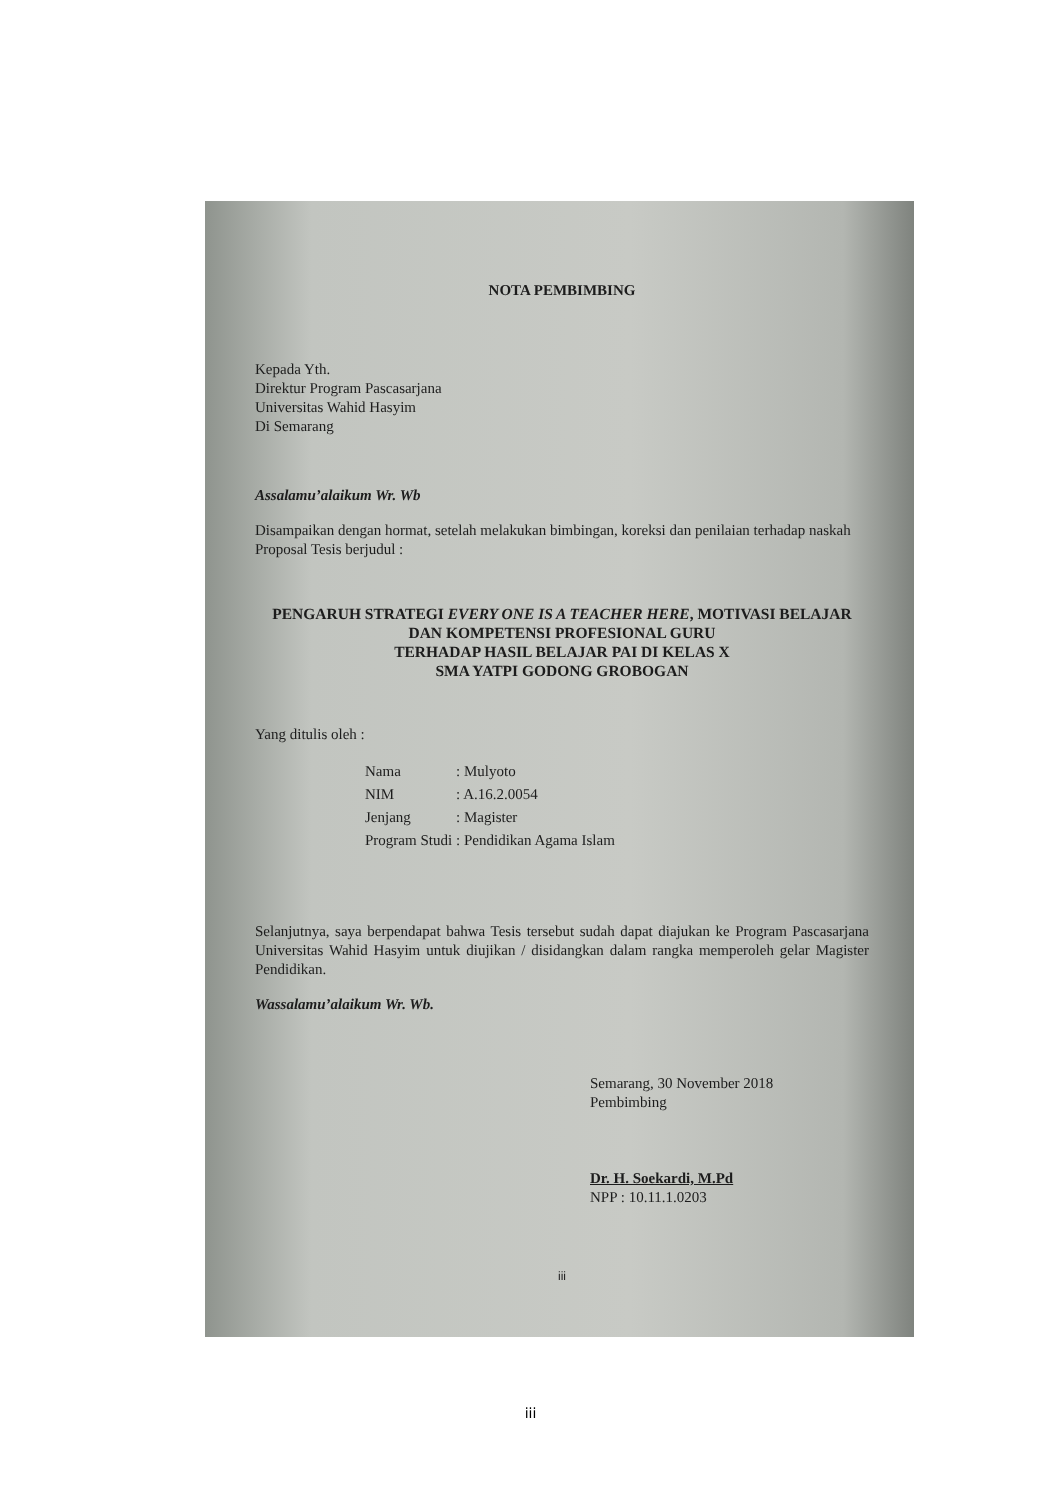NOTA PEMBIMBING
Kepada Yth.
Direktur Program Pascasarjana
Universitas Wahid Hasyim
Di Semarang
Assalamu’alaikum Wr. Wb
Disampaikan dengan hormat, setelah melakukan bimbingan, koreksi dan penilaian terhadap naskah Proposal Tesis berjudul :
PENGARUH STRATEGI EVERY ONE IS A TEACHER HERE, MOTIVASI BELAJAR DAN KOMPETENSI PROFESIONAL GURU
TERHADAP HASIL BELAJAR PAI DI KELAS X
SMA YATPI GODONG GROBOGAN
Yang ditulis oleh :
| Nama | : Mulyoto |
| NIM | : A.16.2.0054 |
| Jenjang | : Magister |
| Program Studi | : Pendidikan Agama Islam |
Selanjutnya, saya berpendapat bahwa Tesis tersebut sudah dapat diajukan ke Program Pascasarjana Universitas Wahid Hasyim untuk diujikan / disidangkan dalam rangka memperoleh gelar Magister Pendidikan.
Wassalamu’alaikum Wr. Wb.
Semarang, 30 November 2018
Pembimbing
Dr. H. Soekardi, M.Pd
NPP : 10.11.1.0203
iii
iii